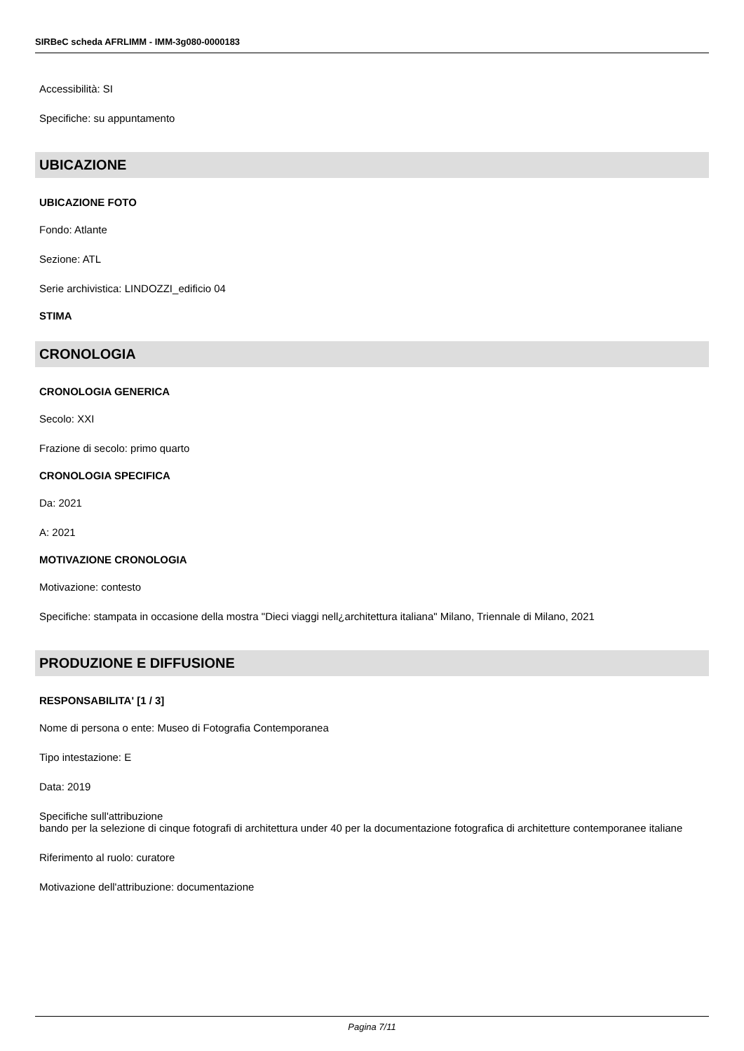SIRBeC scheda AFRLIMM - IMM-3g080-0000183
Accessibilità: SI
Specifiche: su appuntamento
UBICAZIONE
UBICAZIONE FOTO
Fondo: Atlante
Sezione: ATL
Serie archivistica: LINDOZZI_edificio 04
STIMA
CRONOLOGIA
CRONOLOGIA GENERICA
Secolo: XXI
Frazione di secolo: primo quarto
CRONOLOGIA SPECIFICA
Da: 2021
A: 2021
MOTIVAZIONE CRONOLOGIA
Motivazione: contesto
Specifiche: stampata in occasione della mostra "Dieci viaggi nell¿architettura italiana" Milano, Triennale di Milano, 2021
PRODUZIONE E DIFFUSIONE
RESPONSABILITA' [1 / 3]
Nome di persona o ente: Museo di Fotografia Contemporanea
Tipo intestazione: E
Data: 2019
Specifiche sull'attribuzione
bando per la selezione di cinque fotografi di architettura under 40 per la documentazione fotografica di architetture contemporanee italiane
Riferimento al ruolo: curatore
Motivazione dell'attribuzione: documentazione
Pagina 7/11